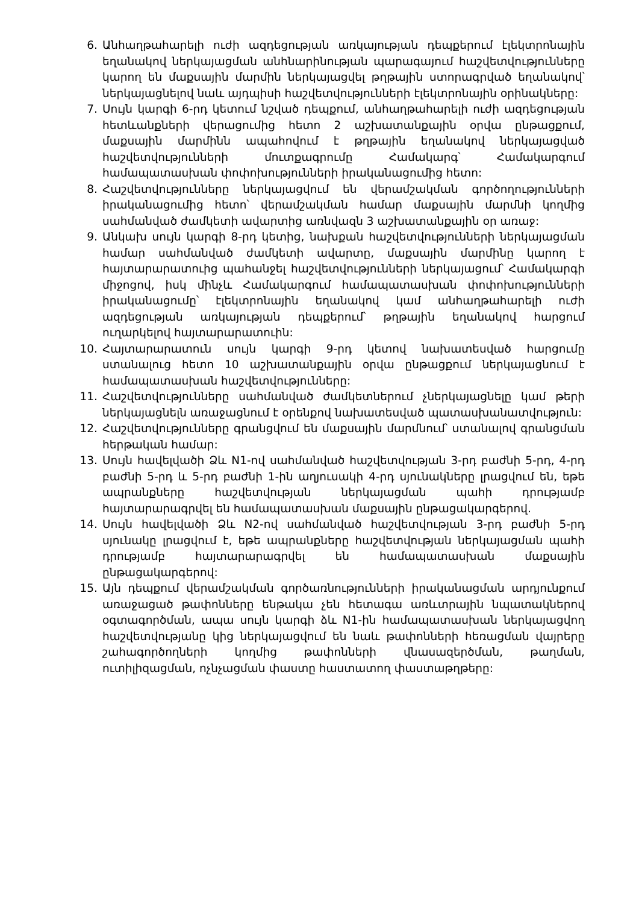6. Անհաղթահարելի ուժի ազդեցության առկայության դեպքերում էլեկտրոնային եղանակով ներկայացման անհնարինության պարագայում հաշվետվությունները կարող են մաքսային մարմին ներկայացվել թղթային ստորագրված եղանակով՝ ներկայացնելով նաև այդպիսի հաշվետվությունների էլեկտրոնային օրինակները:
7. Սույն կարգի 6-րդ կետում նշված դեպքում, անհաղթահարելի ուժի ազդեցության հետևանքների վերացումից հետո 2 աշխատանքային օրվա ընթացքում, մաքսային մարմինն ապահովում է թղթային եղանակով ներկայացված հաշվետվությունների մուտքագրումը Համակարգ՝ Համակարգում համապատասխան փոփոխությունների իրականացումից հետո:
8. Հաշվետվությունները ներկայացվում են վերամշակման գործողությունների իրականացումից հետո՝ վերամշակման համար մաքսային մարմնի կողմից սահմանված ժամկետի ավարտից առնվազն 3 աշխատանքային օր առաջ:
9. Անկախ սույն կարգի 8-րդ կետից, նախքան հաշվետվությունների ներկայացման համար սահմանված ժամկետի ավարտը, մաքսային մարմինը կարող է հայտարարատուից պահանջել հաշվետվությունների ներկայացում՝ Համակարգի միջոցով, իսկ մինչև Համակարգում համապատասխան փոփոխությունների իրականացումը՝ էլեկտրոնային եղանակով կամ անհաղթահարելի ուժի ազդեցության առկայության դեպքերում՝ թղթային եղանակով հարցում ուղարկելով հայտարարատուին:
10. Հայտարարատուն սույն կարգի 9-րդ կետով նախատեսված հարցումը ստանալուց հետո 10 աշխատանքային օրվա ընթացքում ներկայացնում է համապատասխան հաշվետվությունները:
11. Հաշվետվությունները սահմանված ժամկետներում չներկայացնելը կամ թերի ներկայացնելն առաջացնում է օրենքով նախատեսված պատասխանատվություն:
12. Հաշվետվությունները գրանցվում են մաքսային մարմնում՝ ստանալով գրանցման հերթական համար:
13. Սույն հավելվածի Ձև N1-ով սահմանված հաշվետվության 3-րդ բաժնի 5-րդ, 4-րդ բաժնի 5-րդ և 5-րդ բաժնի 1-ին աղյուսակի 4-րդ սյունակները լրացվում են, եթե ապրանքները հաշվետվության ներկայացման պահի դրությամբ հայտարարագրվել են համապատասխան մաքսային ընթացակարգերով.
14. Սույն հավելվածի Ձև N2-ով սահմանված հաշվետվության 3-րդ բաժնի 5-րդ սյունակը լրացվում է, եթե ապրանքները հաշվետվության ներկայացման պահի դրությամբ հայտարարագրվել են համապատասխան մաքսային ընթացակարգերով:
15. Այն դեպքում վերամշակման գործառնությունների իրականացման արդյունքում առաջացած թափոնները ենթակա չեն հետագա առևտրային նպատակներով օգտագործման, ապա սույն կարգի ձև N1-ին համապատասխան ներկայացվող հաշվետվությանը կից ներկայացվում են նաև թափոնների հեռացման վայրերը շահագործողների կողմից թափոնների վնասազերծման, թաղման, ուտիլիզացման, ոչնչացման փաստը հաստատող փաստաթղթերը: